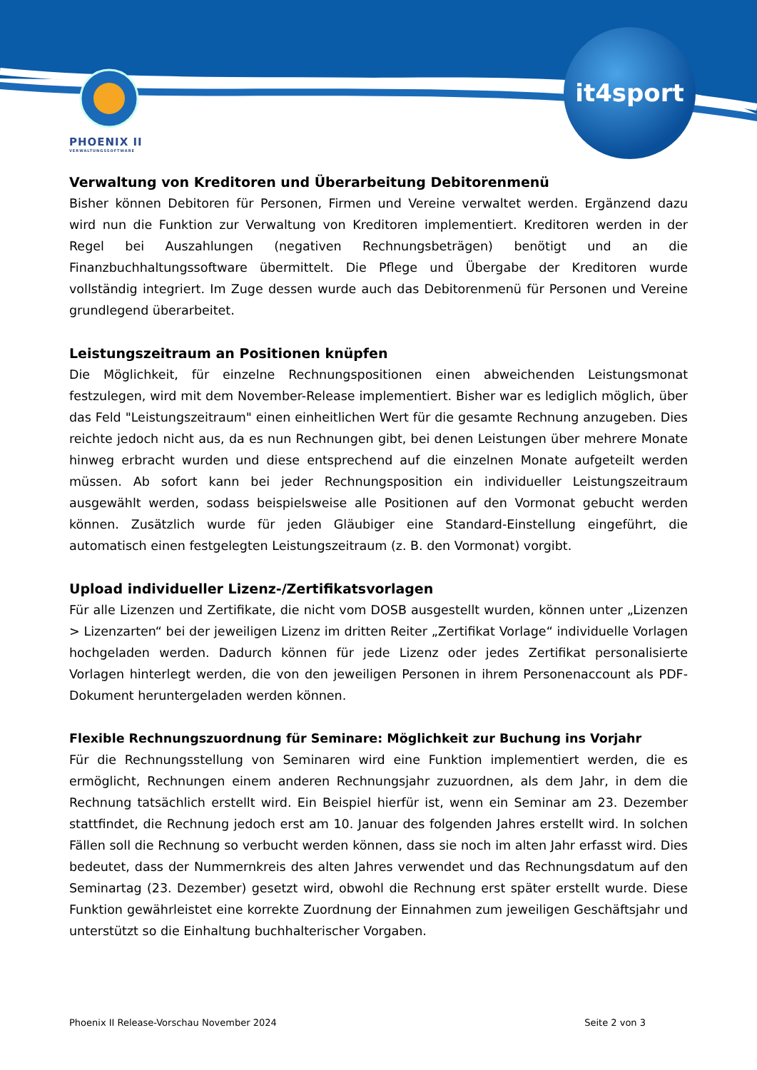PHOENIX II
VERWALTUNGSSOFTWARE
it4sport
Verwaltung von Kreditoren und Überarbeitung Debitorenmenü
Bisher können Debitoren für Personen, Firmen und Vereine verwaltet werden. Ergänzend dazu wird nun die Funktion zur Verwaltung von Kreditoren implementiert. Kreditoren werden in der Regel bei Auszahlungen (negativen Rechnungsbeträgen) benötigt und an die Finanzbuchhaltungssoftware übermittelt. Die Pflege und Übergabe der Kreditoren wurde vollständig integriert. Im Zuge dessen wurde auch das Debitorenmenü für Personen und Vereine grundlegend überarbeitet.
Leistungszeitraum an Positionen knüpfen
Die Möglichkeit, für einzelne Rechnungspositionen einen abweichenden Leistungsmonat festzulegen, wird mit dem November-Release implementiert. Bisher war es lediglich möglich, über das Feld "Leistungszeitraum" einen einheitlichen Wert für die gesamte Rechnung anzugeben. Dies reichte jedoch nicht aus, da es nun Rechnungen gibt, bei denen Leistungen über mehrere Monate hinweg erbracht wurden und diese entsprechend auf die einzelnen Monate aufgeteilt werden müssen. Ab sofort kann bei jeder Rechnungsposition ein individueller Leistungszeitraum ausgewählt werden, sodass beispielsweise alle Positionen auf den Vormonat gebucht werden können. Zusätzlich wurde für jeden Gläubiger eine Standard-Einstellung eingeführt, die automatisch einen festgelegten Leistungszeitraum (z. B. den Vormonat) vorgibt.
Upload individueller Lizenz-/Zertifikatsvorlagen
Für alle Lizenzen und Zertifikate, die nicht vom DOSB ausgestellt wurden, können unter „Lizenzen > Lizenzarten“ bei der jeweiligen Lizenz im dritten Reiter „Zertifikat Vorlage“ individuelle Vorlagen hochgeladen werden. Dadurch können für jede Lizenz oder jedes Zertifikat personalisierte Vorlagen hinterlegt werden, die von den jeweiligen Personen in ihrem Personenaccount als PDF-Dokument heruntergeladen werden können.
Flexible Rechnungszuordnung für Seminare: Möglichkeit zur Buchung ins Vorjahr
Für die Rechnungsstellung von Seminaren wird eine Funktion implementiert werden, die es ermöglicht, Rechnungen einem anderen Rechnungsjahr zuzuordnen, als dem Jahr, in dem die Rechnung tatsächlich erstellt wird. Ein Beispiel hierfür ist, wenn ein Seminar am 23. Dezember stattfindet, die Rechnung jedoch erst am 10. Januar des folgenden Jahres erstellt wird. In solchen Fällen soll die Rechnung so verbucht werden können, dass sie noch im alten Jahr erfasst wird. Dies bedeutet, dass der Nummernkreis des alten Jahres verwendet und das Rechnungsdatum auf den Seminartag (23. Dezember) gesetzt wird, obwohl die Rechnung erst später erstellt wurde. Diese Funktion gewährleistet eine korrekte Zuordnung der Einnahmen zum jeweiligen Geschäftsjahr und unterstützt so die Einhaltung buchhalterischer Vorgaben.
Phoenix II Release-Vorschau November 2024 Seite 2 von 3